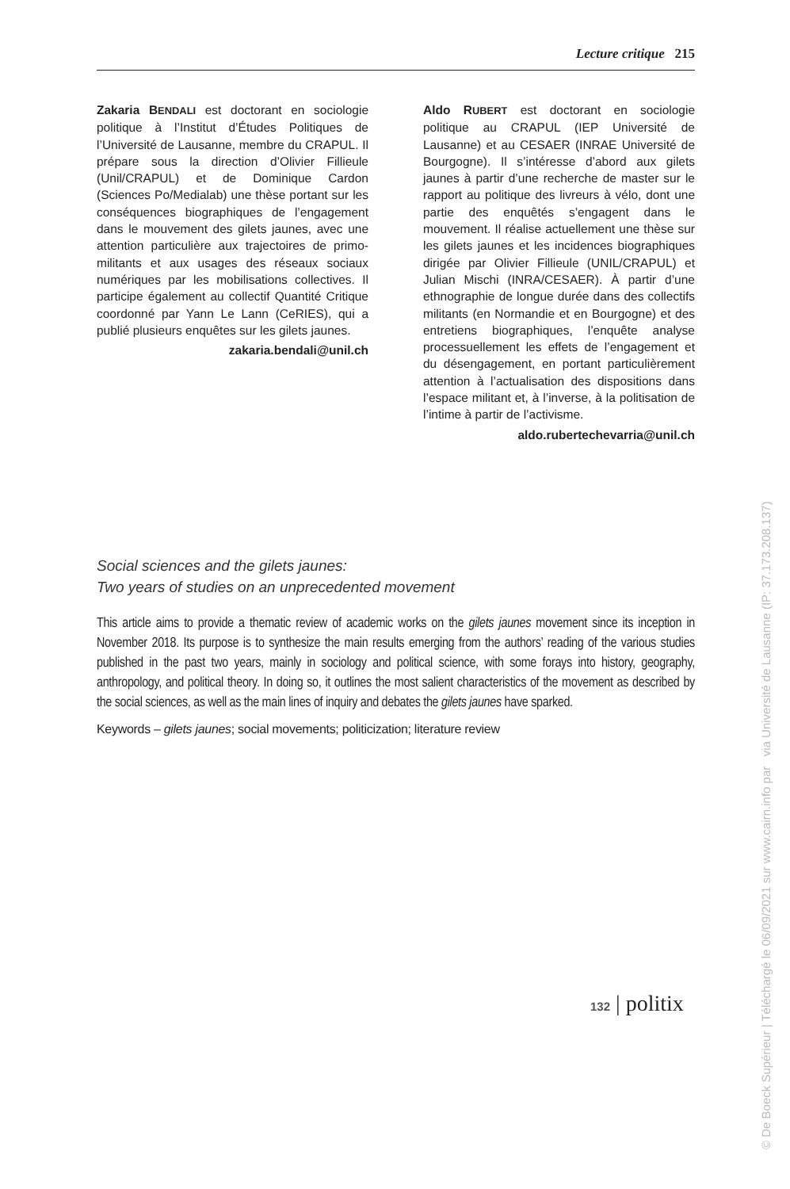Lecture critique 215
Zakaria BENDALI est doctorant en sociologie politique à l’Institut d’Études Politiques de l’Université de Lausanne, membre du CRAPUL. Il prépare sous la direction d’Olivier Fillieule (Unil/CRAPUL) et de Dominique Cardon (Sciences Po/Medialab) une thèse portant sur les conséquences biographiques de l’engagement dans le mouvement des gilets jaunes, avec une attention particulière aux trajectoires de primo-militants et aux usages des réseaux sociaux numériques par les mobilisations collectives. Il participe également au collectif Quantité Critique coordonné par Yann Le Lann (CeRIES), qui a publié plusieurs enquêtes sur les gilets jaunes.
zakaria.bendali@unil.ch
Aldo RUBERT est doctorant en sociologie politique au CRAPUL (IEP Université de Lausanne) et au CESAER (INRAE Université de Bourgogne). Il s’intéresse d’abord aux gilets jaunes à partir d’une recherche de master sur le rapport au politique des livreurs à vélo, dont une partie des enquêtés s’engagent dans le mouvement. Il réalise actuellement une thèse sur les gilets jaunes et les incidences biographiques dirigée par Olivier Fillieule (UNIL/CRAPUL) et Julian Mischi (INRA/CESAER). À partir d’une ethnographie de longue durée dans des collectifs militants (en Normandie et en Bourgogne) et des entretiens biographiques, l’enquête analyse processuellement les effets de l’engagement et du désengagement, en portant particulièrement attention à l’actualisation des dispositions dans l’espace militant et, à l’inverse, à la politisation de l’intime à partir de l’activisme.
aldo.rubertechevarria@unil.ch
Social sciences and the gilets jaunes:
Two years of studies on an unprecedented movement
This article aims to provide a thematic review of academic works on the gilets jaunes movement since its inception in November 2018. Its purpose is to synthesize the main results emerging from the authors’ reading of the various studies published in the past two years, mainly in sociology and political science, with some forays into history, geography, anthropology, and political theory. In doing so, it outlines the most salient characteristics of the movement as described by the social sciences, as well as the main lines of inquiry and debates the gilets jaunes have sparked.
Keywords – gilets jaunes; social movements; politicization; literature review
132 | politix
© De Boeck Supérieur | Téléchargé le 06/09/2021 sur www.cairn.info par via Université de Lausanne (IP: 37.173.208.137)